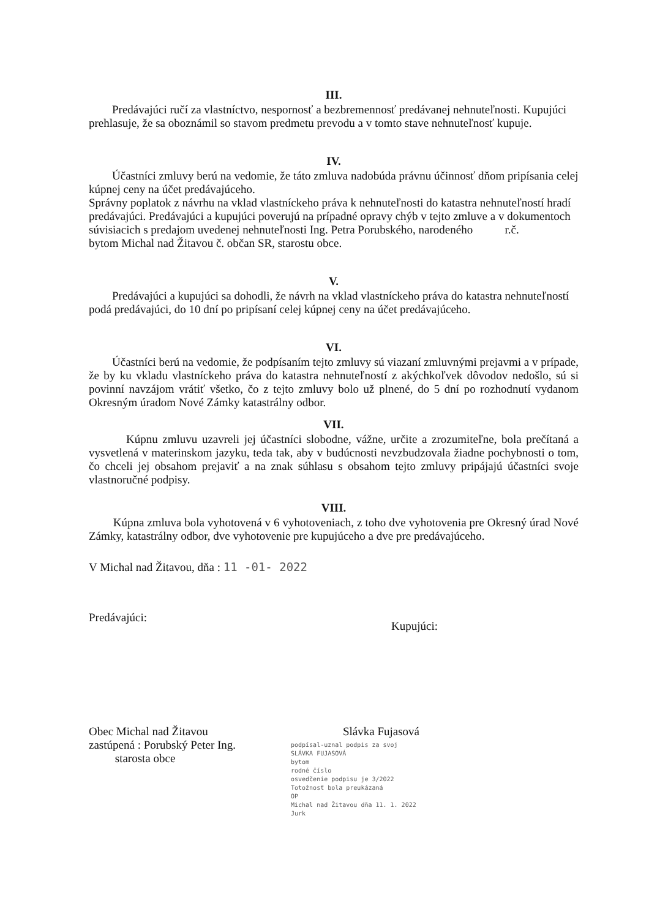III.
Predávajúci ručí za vlastníctvo, nespornosť a bezbremennosť predávanej nehnuteľnosti. Kupujúci prehlasuje, že sa oboznámil so stavom predmetu prevodu a v tomto stave nehnuteľnosť kupuje.
IV.
Účastníci zmluvy berú na vedomie, že táto zmluva nadobúda právnu účinnosť dňom pripísania celej kúpnej ceny na účet predávajúceho.
Správny poplatok z návrhu na vklad vlastníckeho práva k nehnuteľnosti do katastra nehnuteľností hradí predávajúci. Predávajúci a kupujúci poverujú na prípadné opravy chýb v tejto zmluve a v dokumentoch súvisiacich s predajom uvedenej nehnuteľnosti Ing. Petra Porubského, narodeného r.č. bytom Michal nad Žitavou č. občan SR, starostu obce.
V.
Predávajúci a kupujúci sa dohodli, že návrh na vklad vlastníckeho práva do katastra nehnuteľností podá predávajúci, do 10 dní po pripísaní celej kúpnej ceny na účet predávajúceho.
VI.
Účastníci berú na vedomie, že podpísaním tejto zmluvy sú viazaní zmluvnými prejavmi a v prípade, že by ku vkladu vlastníckeho práva do katastra nehnuteľností z akýchkoľvek dôvodov nedošlo, sú si povinní navzájom vrátiť všetko, čo z tejto zmluvy bolo už plnené, do 5 dní po rozhodnutí vydanom Okresným úradom Nové Zámky katastrálny odbor.
VII.
Kúpnu zmluvu uzavreli jej účastníci slobodne, vážne, určite a zrozumiteľne, bola prečítaná a vysvetlená v materinskom jazyku, teda tak, aby v budúcnosti nevzbudzovala žiadne pochybnosti o tom, čo chceli jej obsahom prejaviť a na znak súhlasu s obsahom tejto zmluvy pripájajú účastníci svoje vlastnoručné podpisy.
VIII.
Kúpna zmluva bola vyhotovená v 6 vyhotoveniach, z toho dve vyhotovenia pre Okresný úrad Nové Zámky, katastrálny odbor, dve vyhotovenie pre kupujúceho a dve pre predávajúceho.
V Michal nad Žitavou, dňa : 11 -01- 2022
Predávajúci: Kupujúci:
Obec Michal nad Žitavou
zastúpená : Porubský Peter Ing.
starosta obce Slávka Fujasová
podpísal-uznal podpis za svoj
SLÁVKA FUJASOVÁ
bytom
rodné číslo
osvedčenie podpisu je 3/2022
Totožnosť bola preukázaná
OP
Michal nad Žitavou dňa 11. 1. 2022
Jurk